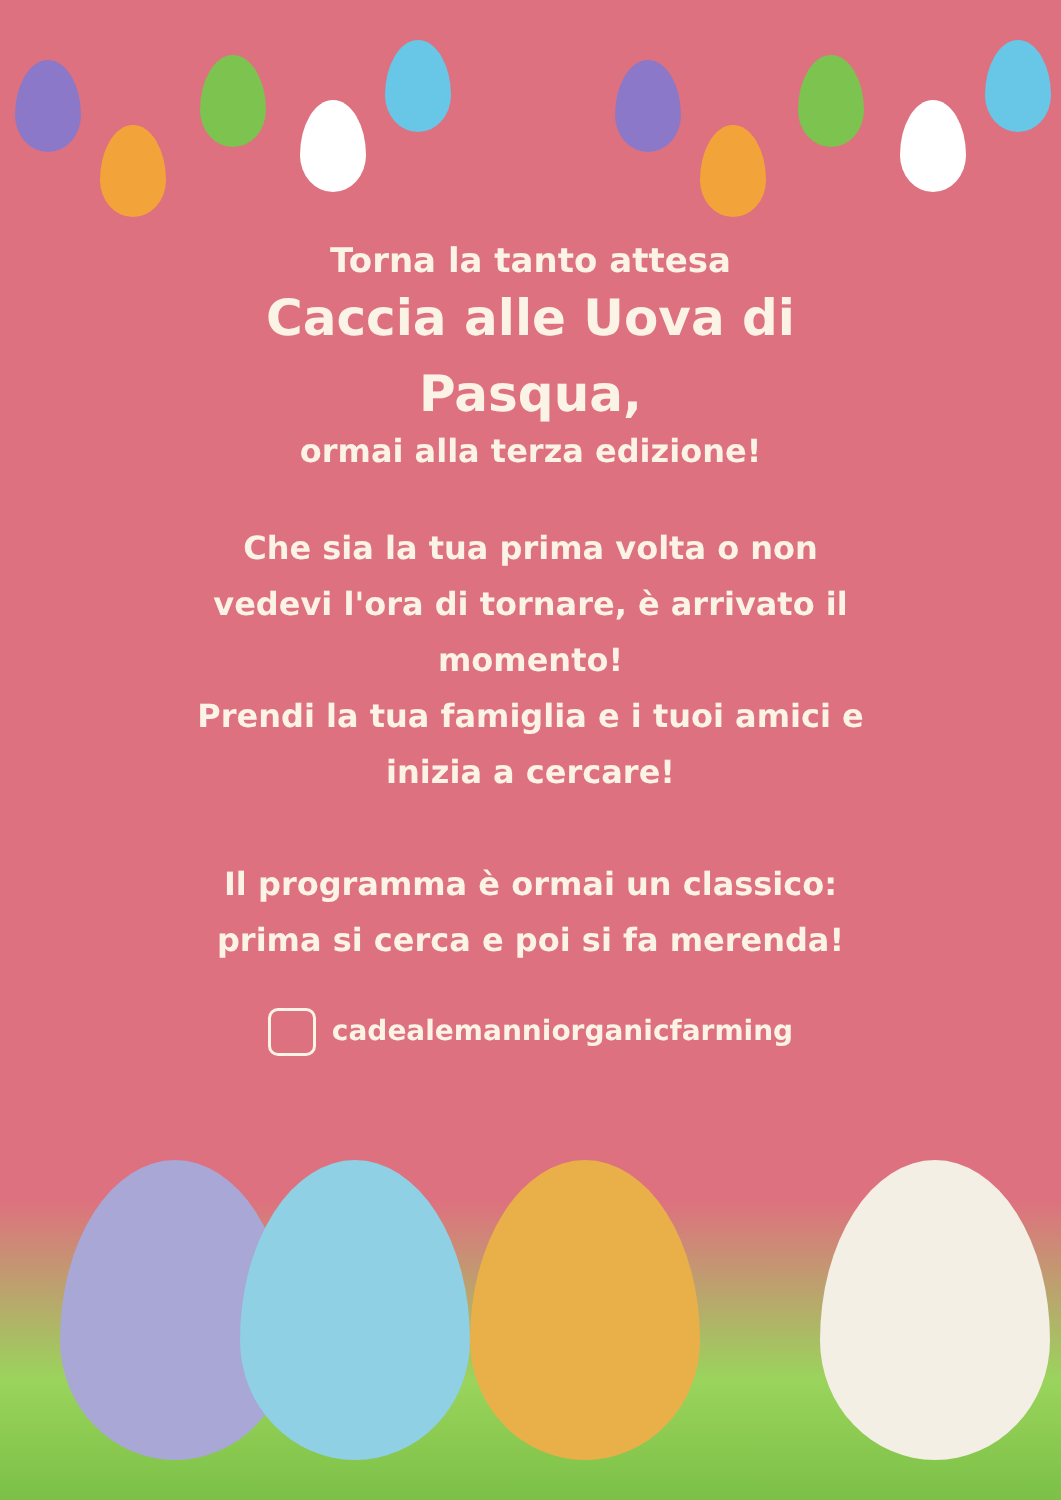Torna la tanto attesa
Caccia alle Uova di
Pasqua,
ormai alla terza edizione!
Che sia la tua prima volta o non
vedevi l'ora di tornare, è arrivato il
momento!
Prendi la tua famiglia e i tuoi amici e
inizia a cercare!
Il programma è ormai un classico:
prima si cerca e poi si fa merenda!
cadealemanniorganicfarming